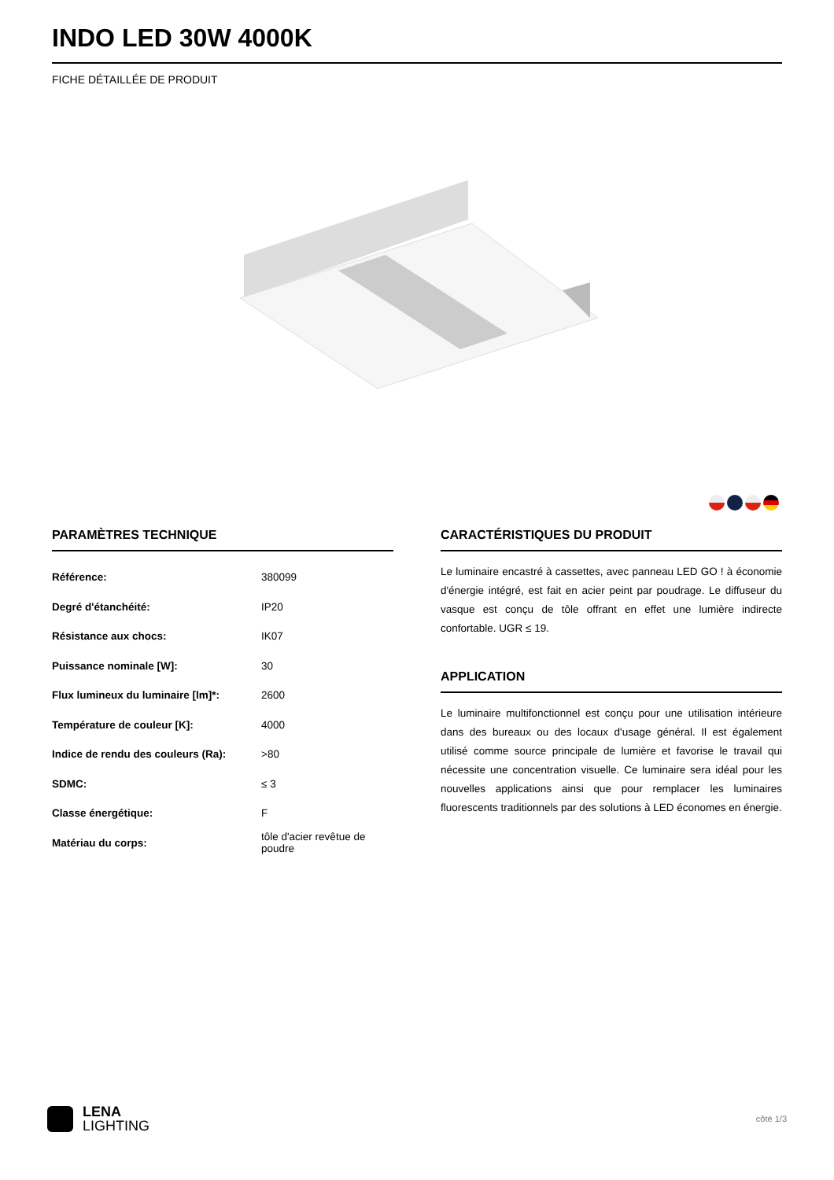INDO LED 30W 4000K
FICHE DÉTAILLÉE DE PRODUIT
PARAMÈTRES TECHNIQUE
| Référence: | 380099 |
| Degré d'étanchéité: | IP20 |
| Résistance aux chocs: | IK07 |
| Puissance nominale [W]: | 30 |
| Flux lumineux du luminaire [lm]*: | 2600 |
| Température de couleur [K]: | 4000 |
| Indice de rendu des couleurs (Ra): | >80 |
| SDMC: | ≤ 3 |
| Classe énergétique: | F |
| Matériau du corps: | tôle d'acier revêtue de poudre |
CARACTÉRISTIQUES DU PRODUIT
Le luminaire encastré à cassettes, avec panneau LED GO ! à économie d'énergie intégré, est fait en acier peint par poudrage. Le diffuseur du vasque est conçu de tôle offrant en effet une lumière indirecte confortable. UGR ≤ 19.
APPLICATION
Le luminaire multifonctionnel est conçu pour une utilisation intérieure dans des bureaux ou des locaux d'usage général. Il est également utilisé comme source principale de lumière et favorise le travail qui nécessite une concentration visuelle. Ce luminaire sera idéal pour les nouvelles applications ainsi que pour remplacer les luminaires fluorescents traditionnels par des solutions à LED économes en énergie.
LENA
LIGHTING
côté 1/3